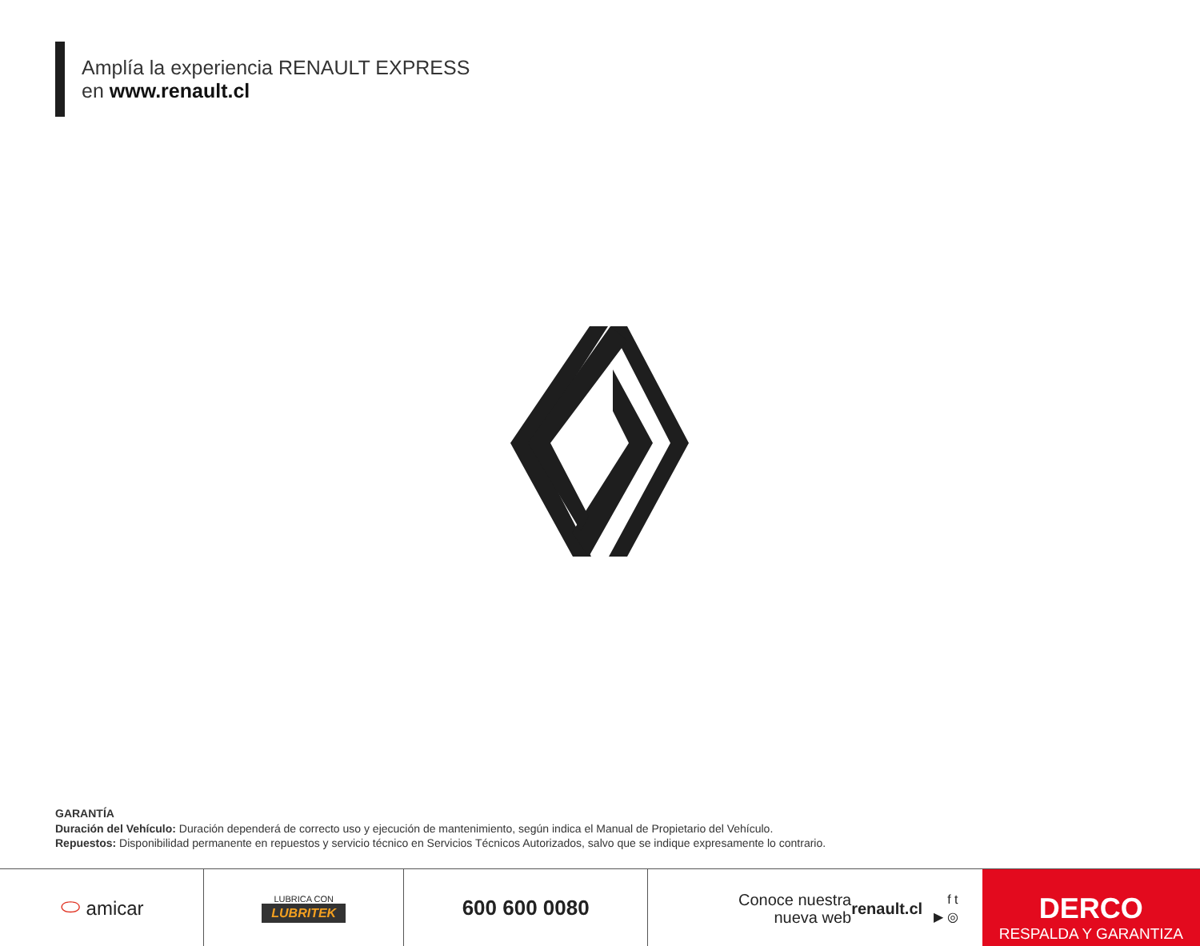Amplía la experiencia RENAULT EXPRESS
en www.renault.cl
GARANTÍA
Duración del Vehículo: Duración dependerá de correcto uso y ejecución de mantenimiento, según indica el Manual de Propietario del Vehículo.
Repuestos: Disponibilidad permanente en repuestos y servicio técnico en Servicios Técnicos Autorizados, salvo que se indique expresamente lo contrario.
⬭ amicar
LUBRICA CON
LUBRITEK
600 600 0080
Conoce nuestra
nueva web renault.cl f t
▶ ◎
DERCO
RESPALDA Y GARANTIZA